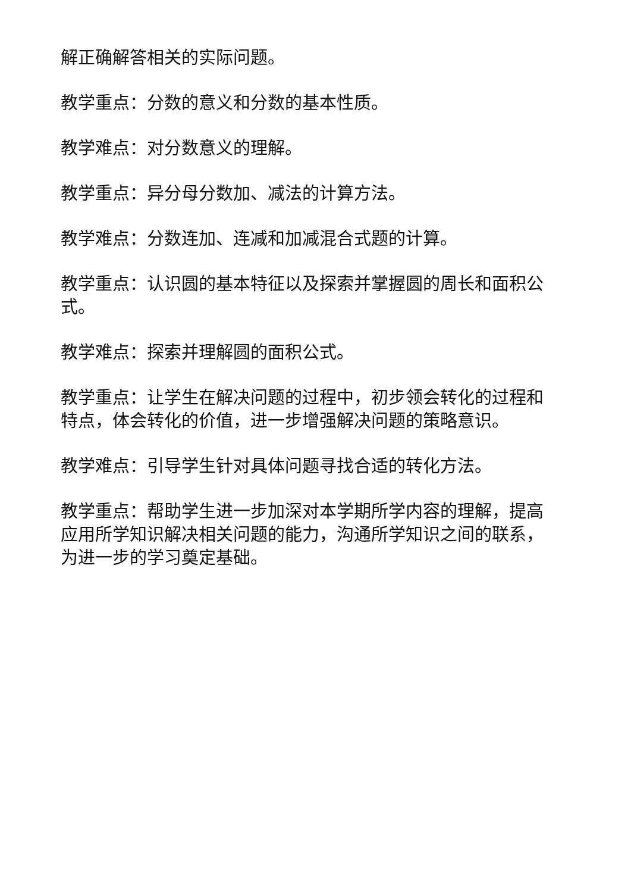解正确解答相关的实际问题。
教学重点：分数的意义和分数的基本性质。
教学难点：对分数意义的理解。
教学重点：异分母分数加、减法的计算方法。
教学难点：分数连加、连减和加减混合式题的计算。
教学重点：认识圆的基本特征以及探索并掌握圆的周长和面积公式。
教学难点：探索并理解圆的面积公式。
教学重点：让学生在解决问题的过程中，初步领会转化的过程和特点，体会转化的价值，进一步增强解决问题的策略意识。
教学难点：引导学生针对具体问题寻找合适的转化方法。
教学重点：帮助学生进一步加深对本学期所学内容的理解，提高应用所学知识解决相关问题的能力，沟通所学知识之间的联系，为进一步的学习奠定基础。